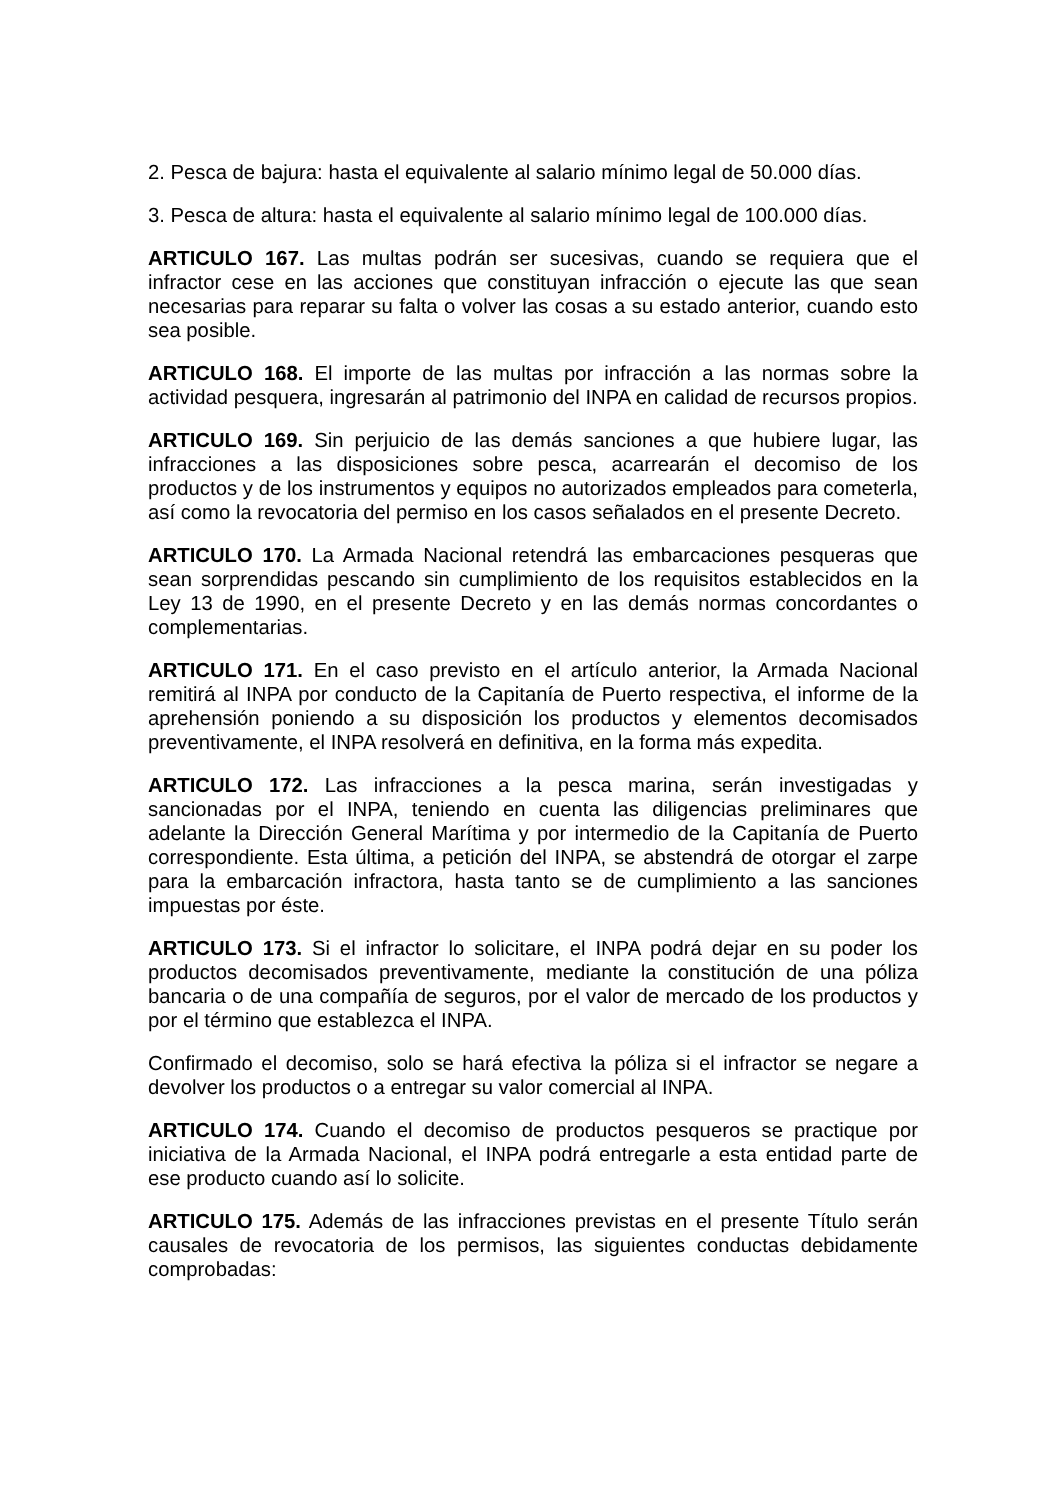2. Pesca de bajura: hasta el equivalente al salario mínimo legal de 50.000 días.
3. Pesca de altura: hasta el equivalente al salario mínimo legal de 100.000 días.
ARTICULO 167. Las multas podrán ser sucesivas, cuando se requiera que el infractor cese en las acciones que constituyan infracción o ejecute las que sean necesarias para reparar su falta o volver las cosas a su estado anterior, cuando esto sea posible.
ARTICULO 168. El importe de las multas por infracción a las normas sobre la actividad pesquera, ingresarán al patrimonio del INPA en calidad de recursos propios.
ARTICULO 169. Sin perjuicio de las demás sanciones a que hubiere lugar, las infracciones a las disposiciones sobre pesca, acarrearán el decomiso de los productos y de los instrumentos y equipos no autorizados empleados para cometerla, así como la revocatoria del permiso en los casos señalados en el presente Decreto.
ARTICULO 170. La Armada Nacional retendrá las embarcaciones pesqueras que sean sorprendidas pescando sin cumplimiento de los requisitos establecidos en la Ley 13 de 1990, en el presente Decreto y en las demás normas concordantes o complementarias.
ARTICULO 171. En el caso previsto en el artículo anterior, la Armada Nacional remitirá al INPA por conducto de la Capitanía de Puerto respectiva, el informe de la aprehensión poniendo a su disposición los productos y elementos decomisados preventivamente, el INPA resolverá en definitiva, en la forma más expedita.
ARTICULO 172. Las infracciones a la pesca marina, serán investigadas y sancionadas por el INPA, teniendo en cuenta las diligencias preliminares que adelante la Dirección General Marítima y por intermedio de la Capitanía de Puerto correspondiente. Esta última, a petición del INPA, se abstendrá de otorgar el zarpe para la embarcación infractora, hasta tanto se de cumplimiento a las sanciones impuestas por éste.
ARTICULO 173. Si el infractor lo solicitare, el INPA podrá dejar en su poder los productos decomisados preventivamente, mediante la constitución de una póliza bancaria o de una compañía de seguros, por el valor de mercado de los productos y por el término que establezca el INPA.
Confirmado el decomiso, solo se hará efectiva la póliza si el infractor se negare a devolver los productos o a entregar su valor comercial al INPA.
ARTICULO 174. Cuando el decomiso de productos pesqueros se practique por iniciativa de la Armada Nacional, el INPA podrá entregarle a esta entidad parte de ese producto cuando así lo solicite.
ARTICULO 175. Además de las infracciones previstas en el presente Título serán causales de revocatoria de los permisos, las siguientes conductas debidamente comprobadas: